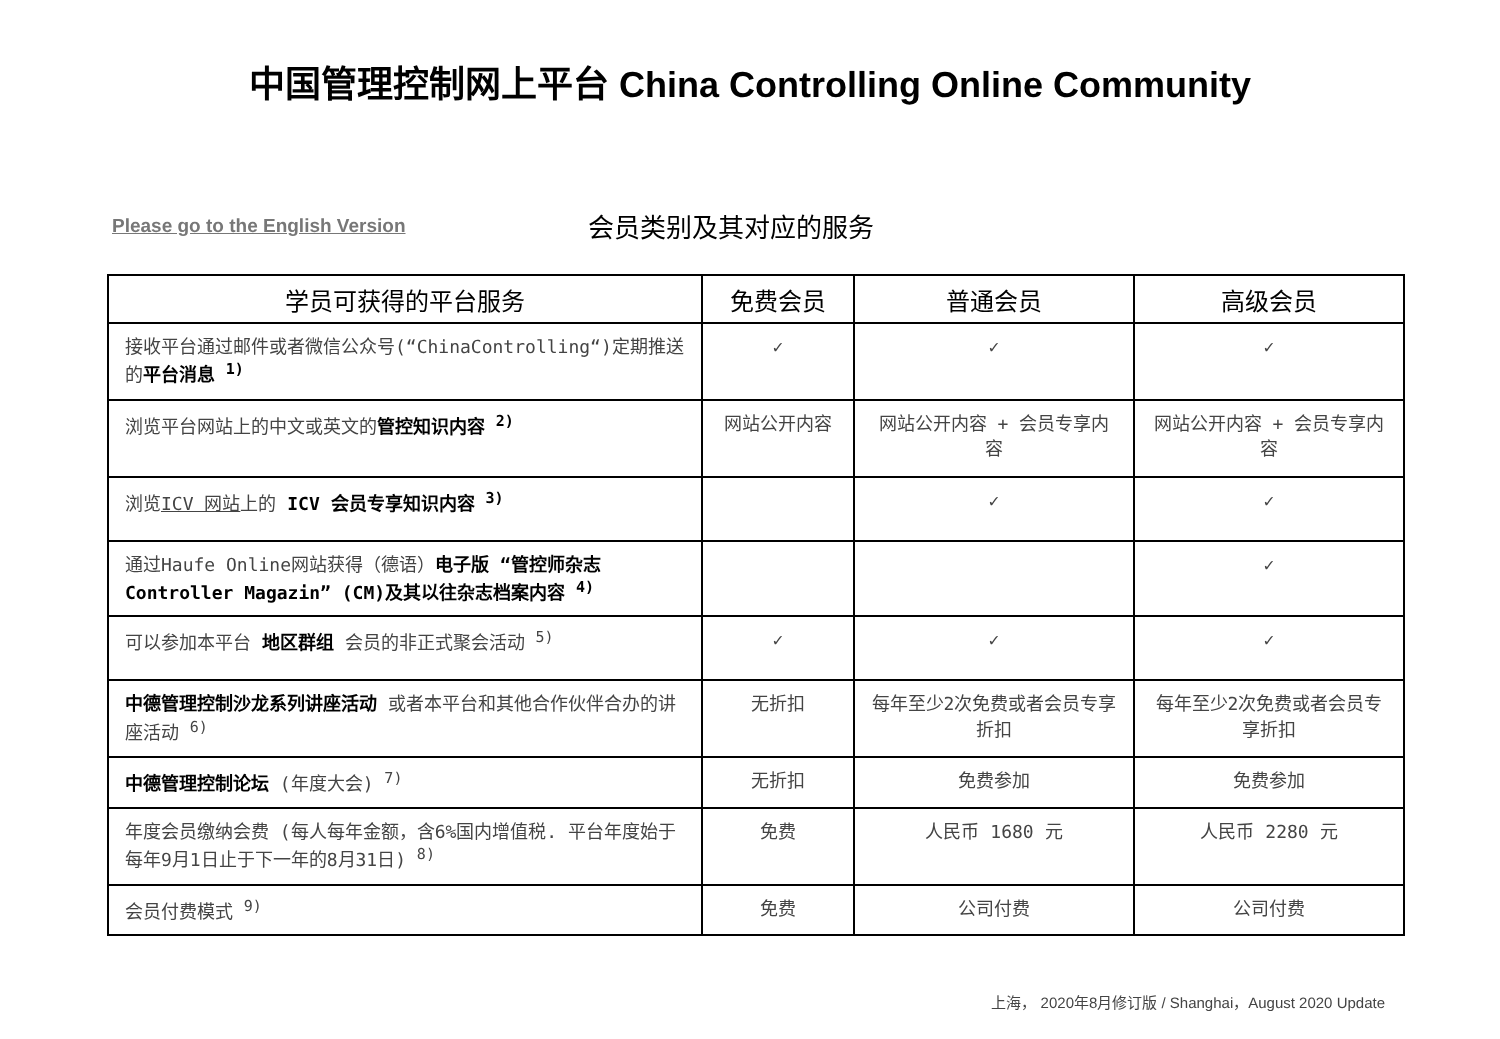中国管理控制网上平台 China Controlling Online Community
Please go to the English Version 会员类别及其对应的服务
| 学员可获得的平台服务 | 免费会员 | 普通会员 | 高级会员 |
| --- | --- | --- | --- |
| 接收平台通过邮件或者微信公众号(“ChinaControlling“)定期推送的 平台消息 <sup>1)</sup> | ✓ | ✓ | ✓ |
| 浏览平台网站上的中文或英文的 管控知识内容 <sup>2)</sup> | 网站公开内容 | 网站公开内容 + 会员专享内容 | 网站公开内容 + 会员专享内容 |
| 浏览 ICV 网站 上的 ICV 会员专享知识内容 <sup>3)</sup> | | ✓ | ✓ |
| 通过Haufe Online网站获得（德语） 电子版 “管控师杂志 Controller Magazin” (CM)及其以往杂志档案内容 <sup>4)</sup> | | | ✓ |
| 可以参加本平台 地区群组 会员的非正式聚会活动 <sup>5)</sup> | ✓ | ✓ | ✓ |
| 中德管理控制沙龙系列讲座活动 或者本平台和其他合作伙伴合办的讲座活动 <sup>6)</sup> | 无折扣 | 每年至少2次免费或者会员专享折扣 | 每年至少2次免费或者会员专享折扣 |
| 中德管理控制论坛 (年度大会) <sup>7)</sup> | 无折扣 | 免费参加 | 免费参加 |
| 年度会员缴纳会费 (每人每年金额，含6%国内增值税. 平台年度始于每年9月1日止于下一年的8月31日) <sup>8)</sup> | 免费 | 人民币 1680 元 | 人民币 2280 元 |
| 会员付费模式 <sup>9)</sup> | 免费 | 公司付费 | 公司付费 |
上海， 2020年8月修订版 / Shanghai，August 2020 Update